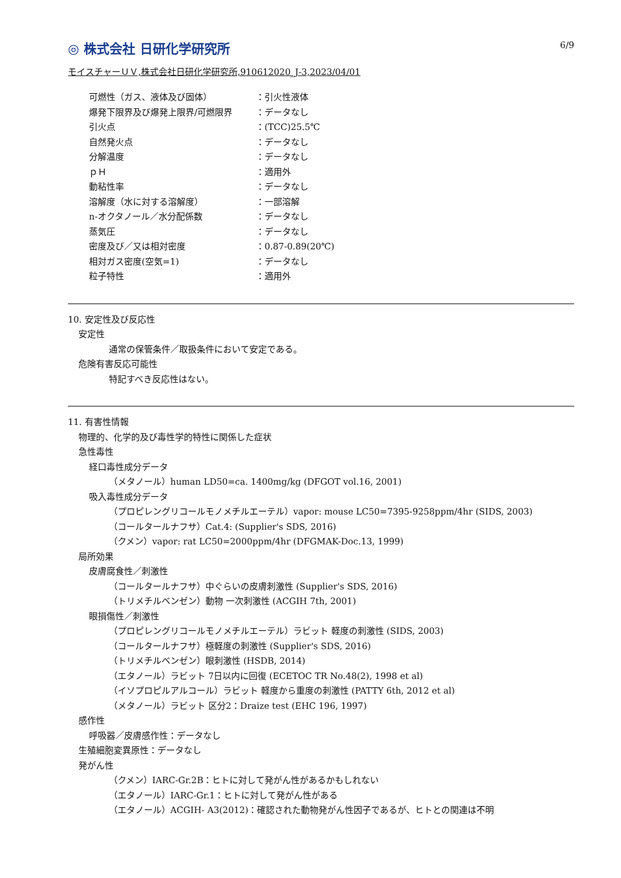6/9
◎ 株式会社 日研化学研究所
モイスチャーＵＶ,株式会社日研化学研究所,910612020_J-3,2023/04/01
可燃性（ガス、液体及び固体） ：引火性液体
爆発下限界及び爆発上限界/可燃限界 ：データなし
引火点 ：(TCC)25.5℃
自然発火点 ：データなし
分解温度 ：データなし
ｐＨ ：適用外
動粘性率 ：データなし
溶解度（水に対する溶解度） ：一部溶解
n-オクタノール／水分配係数 ：データなし
蒸気圧 ：データなし
密度及び／又は相対密度 ：0.87-0.89(20℃)
相対ガス密度(空気=1) ：データなし
粒子特性 ：適用外
10. 安定性及び反応性
安定性
通常の保管条件／取扱条件において安定である。
危険有害反応可能性
特記すべき反応性はない。
11. 有害性情報
物理的、化学的及び毒性学的特性に関係した症状
急性毒性
経口毒性成分データ
（メタノール）human LD50=ca. 1400mg/kg (DFGOT vol.16, 2001)
吸入毒性成分データ
（プロピレングリコールモノメチルエーテル）vapor: mouse LC50=7395-9258ppm/4hr (SIDS, 2003)
（コールタールナフサ）Cat.4: (Supplier's SDS, 2016)
（クメン）vapor: rat LC50=2000ppm/4hr (DFGMAK-Doc.13, 1999)
局所効果
皮膚腐食性／刺激性
（コールタールナフサ）中ぐらいの皮膚刺激性 (Supplier's SDS, 2016)
（トリメチルベンゼン）動物 一次刺激性 (ACGIH 7th, 2001)
眼損傷性／刺激性
（プロピレングリコールモノメチルエーテル）ラビット 軽度の刺激性 (SIDS, 2003)
（コールタールナフサ）極軽度の刺激性 (Supplier's SDS, 2016)
（トリメチルベンゼン）眼刺激性 (HSDB, 2014)
（エタノール）ラビット 7日以内に回復 (ECETOC TR No.48(2), 1998 et al)
（イソプロピルアルコール）ラビット 軽度から重度の刺激性 (PATTY 6th, 2012 et al)
（メタノール）ラビット 区分2：Draize test (EHC 196, 1997)
感作性
呼吸器／皮膚感作性：データなし
生殖細胞変異原性：データなし
発がん性
（クメン）IARC-Gr.2B：ヒトに対して発がん性があるかもしれない
（エタノール）IARC-Gr.1：ヒトに対して発がん性がある
（エタノール）ACGIH- A3(2012)：確認された動物発がん性因子であるが、ヒトとの関連は不明